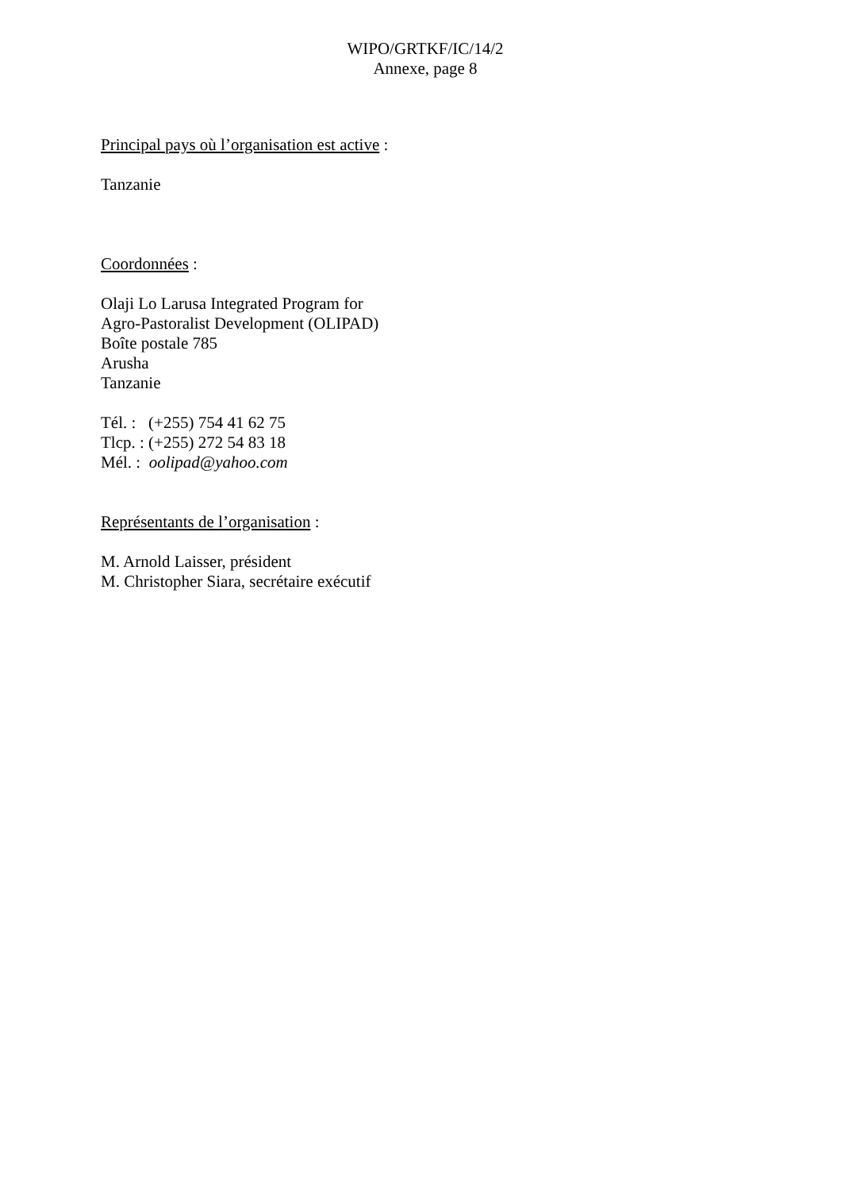WIPO/GRTKF/IC/14/2
Annexe, page 8
Principal pays où l’organisation est active :
Tanzanie
Coordonnées :
Olaji Lo Larusa Integrated Program for
Agro-Pastoralist Development (OLIPAD)
Boîte postale 785
Arusha
Tanzanie
Tél. : (+255) 754 41 62 75
Tlcp. : (+255) 272 54 83 18
Mél. : oolipad@yahoo.com
Représentants de l’organisation :
M. Arnold Laisser, président
M. Christopher Siara, secrétaire exécutif